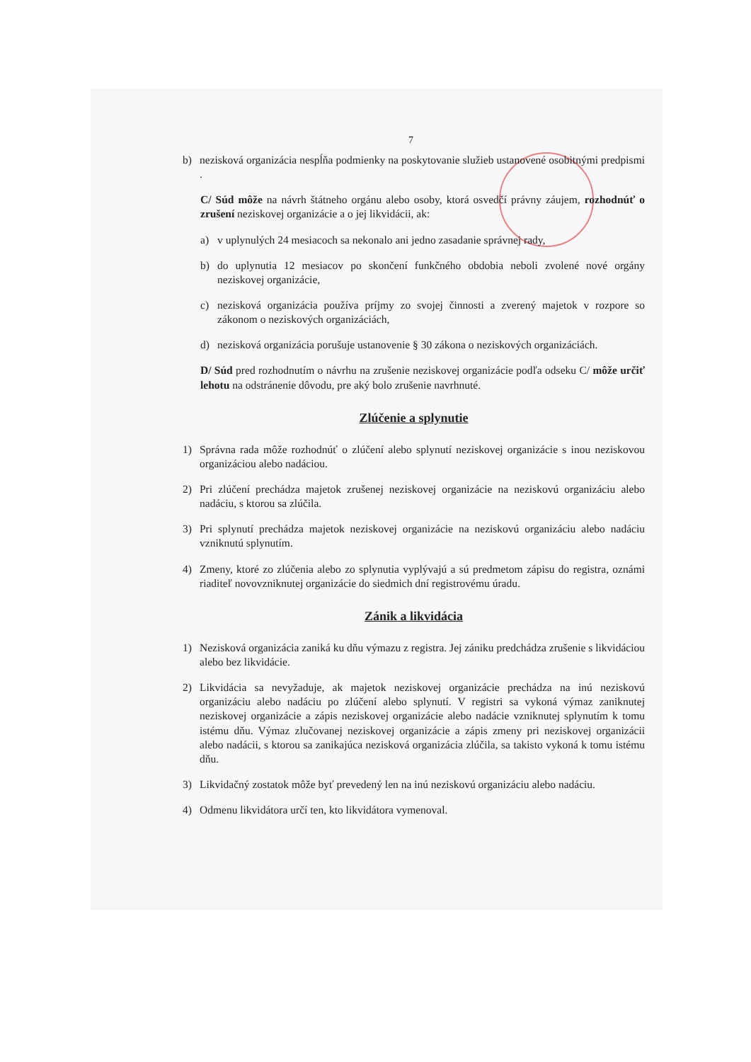7
b) nezisková organizácia nespĺňa podmienky na poskytovanie služieb ustanovené osobitnými predpismi .
C/ Súd môže na návrh štátneho orgánu alebo osoby, ktorá osvedčí právny záujem, rozhodnúť o zrušení neziskovej organizácie a o jej likvidácii, ak:
a) v uplynulých 24 mesiacoch sa nekonalo ani jedno zasadanie správnej rady,
b) do uplynutia 12 mesiacov po skončení funkčného obdobia neboli zvolené nové orgány neziskovej organizácie,
c) nezisková organizácia používa príjmy zo svojej činnosti a zverený majetok v rozpore so zákonom o neziskových organizáciách,
d) nezisková organizácia porušuje ustanovenie § 30 zákona o neziskových organizáciách.
D/ Súd pred rozhodnutím o návrhu na zrušenie neziskovej organizácie podľa odseku C/ môže určiť lehotu na odstránenie dôvodu, pre aký bolo zrušenie navrhnuté.
Zlúčenie a splynutie
1) Správna rada môže rozhodnúť o zlúčení alebo splynutí neziskovej organizácie s inou neziskovou organizáciou alebo nadáciou.
2) Pri zlúčení prechádza majetok zrušenej neziskovej organizácie na neziskovú organizáciu alebo nadáciu, s ktorou sa zlúčila.
3) Pri splynutí prechádza majetok neziskovej organizácie na neziskovú organizáciu alebo nadáciu vzniknutú splynutím.
4) Zmeny, ktoré zo zlúčenia alebo zo splynutia vyplývajú a sú predmetom zápisu do registra, oznámi riaditeľ novovzniknutej organizácie do siedmich dní registrovému úradu.
Zánik a likvidácia
1) Nezisková organizácia zaniká ku dňu výmazu z registra. Jej zániku predchádza zrušenie s likvidáciou alebo bez likvidácie.
2) Likvidácia sa nevyžaduje, ak majetok neziskovej organizácie prechádza na inú neziskovú organizáciu alebo nadáciu po zlúčení alebo splynutí. V registri sa vykoná výmaz zaniknutej neziskovej organizácie a zápis neziskovej organizácie alebo nadácie vzniknutej splynutím k tomu istému dňu. Výmaz zlučovanej neziskovej organizácie a zápis zmeny pri neziskovej organizácii alebo nadácii, s ktorou sa zanikajúca nezisková organizácia zlúčila, sa takisto vykoná k tomu istému dňu.
3) Likvidačný zostatok môže byť prevedený len na inú neziskovú organizáciu alebo nadáciu.
4) Odmenu likvidátora určí ten, kto likvidátora vymenoval.